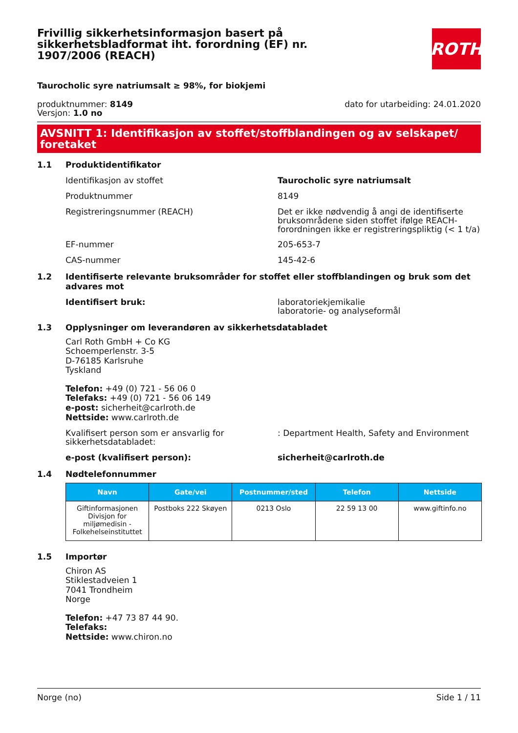Frivillig sikkerhetsinformasjon basert på sikkerhetsbladformat iht. forordning (EF) nr. 1907/2006 (REACH)
ROTH
Taurocholic syre natriumsalt ≥ 98%, for biokjemi
produktnummer: 8149
Versjon: 1.0 no
dato for utarbeiding: 24.01.2020
AVSNITT 1: Identifikasjon av stoffet/stoffblandingen og av selskapet/ foretaket
1.1 Produktidentifikator
Identifikasjon av stoffet Taurocholic syre natriumsalt
Produktnummer 8149
Registreringsnummer (REACH) Det er ikke nødvendig å angi de identifiserte bruksområdene siden stoffet ifølge REACH-forordningen ikke er registreringspliktig (< 1 t/a)
EF-nummer 205-653-7
CAS-nummer 145-42-6
1.2 Identifiserte relevante bruksområder for stoffet eller stoffblandingen og bruk som det advares mot
Identifisert bruk: laboratoriekjemikalie
laboratorie- og analyseformål
1.3 Opplysninger om leverandøren av sikkerhetsdatabladet
Carl Roth GmbH + Co KG
Schoemperlenstr. 3-5
D-76185 Karlsruhe
Tyskland
Telefon: +49 (0) 721 - 56 06 0
Telefaks: +49 (0) 721 - 56 06 149
e-post: sicherheit@carlroth.de
Nettside: www.carlroth.de
Kvalifisert person som er ansvarlig for sikkerhetsdatabladet:
: Department Health, Safety and Environment
e-post (kvalifisert person): sicherheit@carlroth.de
1.4 Nødtelefonnummer
| Navn | Gate/vei | Postnummer/sted | Telefon | Nettside |
| --- | --- | --- | --- | --- |
| Giftinformasjonen Divisjon for miljømedisin - Folkehelseinstituttet | Postboks 222 Skøyen | 0213 Oslo | 22 59 13 00 | www.giftinfo.no |
1.5 Importør
Chiron AS
Stiklestadveien 1
7041 Trondheim
Norge
Telefon: +47 73 87 44 90.
Telefaks:
Nettside: www.chiron.no
Norge (no) Side 1 / 11